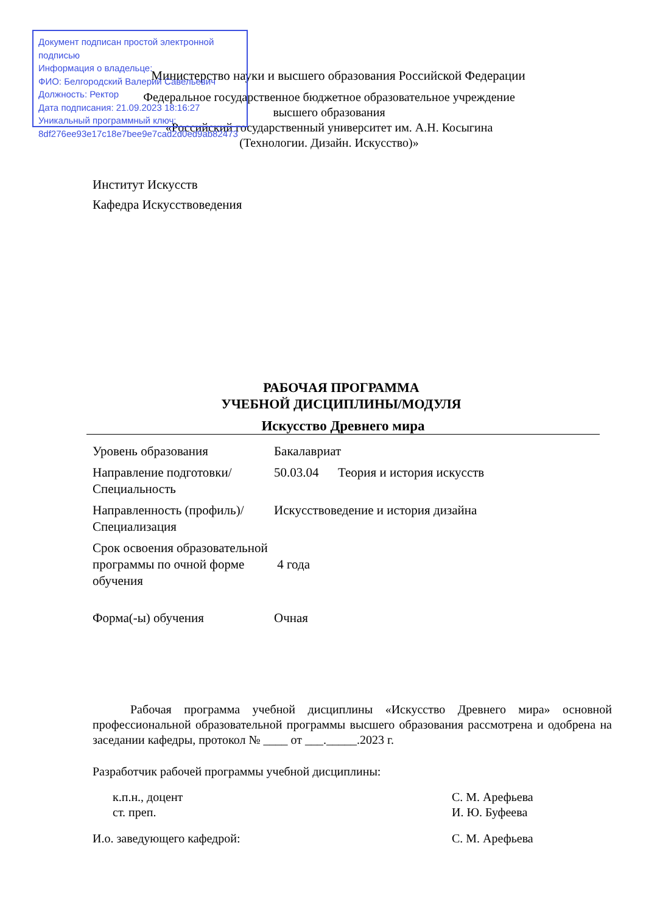Документ подписан простой электронной подписью
Информация о владельце:
ФИО: Белгородский Валерий Савельевич
Должность: Ректор
Дата подписания: 21.09.2023 18:16:27
Уникальный программный ключ:
8df276ee93e17c18e7bee9e7cad2d0ed9ab82473
Министерство науки и высшего образования Российской Федерации
Федеральное государственное бюджетное образовательное учреждение
высшего образования
«Российский государственный университет им. А.Н. Косыгина
(Технологии. Дизайн. Искусство)»
Институт Искусств
Кафедра Искусствоведения
РАБОЧАЯ ПРОГРАММА
УЧЕБНОЙ ДИСЦИПЛИНЫ/МОДУЛЯ
Искусство Древнего мира
| Уровень образования | Бакалавриат |
| Направление подготовки/Специальность | 50.03.04 Теория и история искусств |
| Направленность (профиль)/Специализация | Искусствоведение и история дизайна |
| Срок освоения образовательной программы по очной форме обучения | 4 года |
| Форма(-ы) обучения | Очная |
Рабочая программа учебной дисциплины «Искусство Древнего мира» основной профессиональной образовательной программы высшего образования рассмотрена и одобрена на заседании кафедры, протокол № ____ от ___._____.2023 г.
Разработчик рабочей программы учебной дисциплины:
к.п.н., доцент С. М. Арефьева
ст. преп. И. Ю. Буфеева
И.о. заведующего кафедрой: С. М. Арефьева